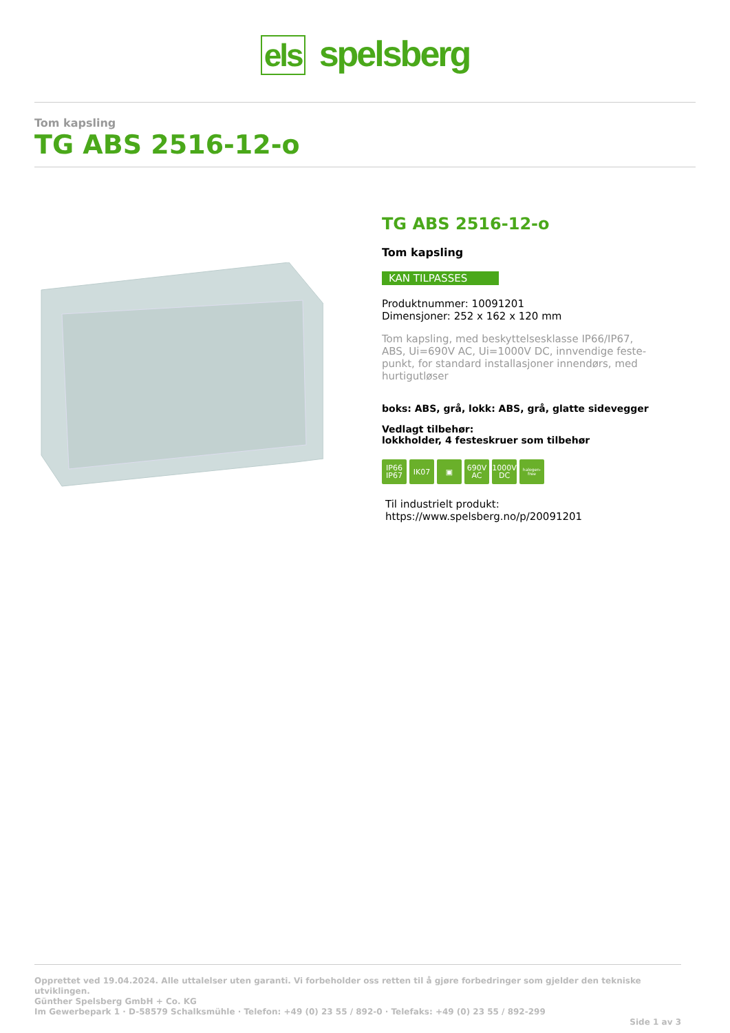els spelsberg
Tom kapsling
TG ABS 2516-12-o
TG ABS 2516-12-o
Tom kapsling
KAN TILPASSES
Produktnummer: 10091201
Dimensjoner: 252 x 162 x 120 mm
Tom kapsling, med beskyttelsesklasse IP66/IP67,
ABS, Ui=690V AC, Ui=1000V DC, innvendige feste-
punkt, for standard installasjoner innendørs, med
hurtigutløser
boks: ABS, grå, lokk: ABS, grå, glatte sidevegger
Vedlagt tilbehør:
lokkholder, 4 festeskruer som tilbehør
IP66
IP67
IK07 ▣ 690V
AC
1000V
DC
halogen-free
Til industrielt produkt:
https://www.spelsberg.no/p/20091201
Opprettet ved 19.04.2024. Alle uttalelser uten garanti. Vi forbeholder oss retten til å gjøre forbedringer som gjelder den tekniske utviklingen.
Günther Spelsberg GmbH + Co. KG
Im Gewerbepark 1 · D-58579 Schalksmühle · Telefon: +49 (0) 23 55 / 892-0 · Telefaks: +49 (0) 23 55 / 892-299
Side 1 av 3